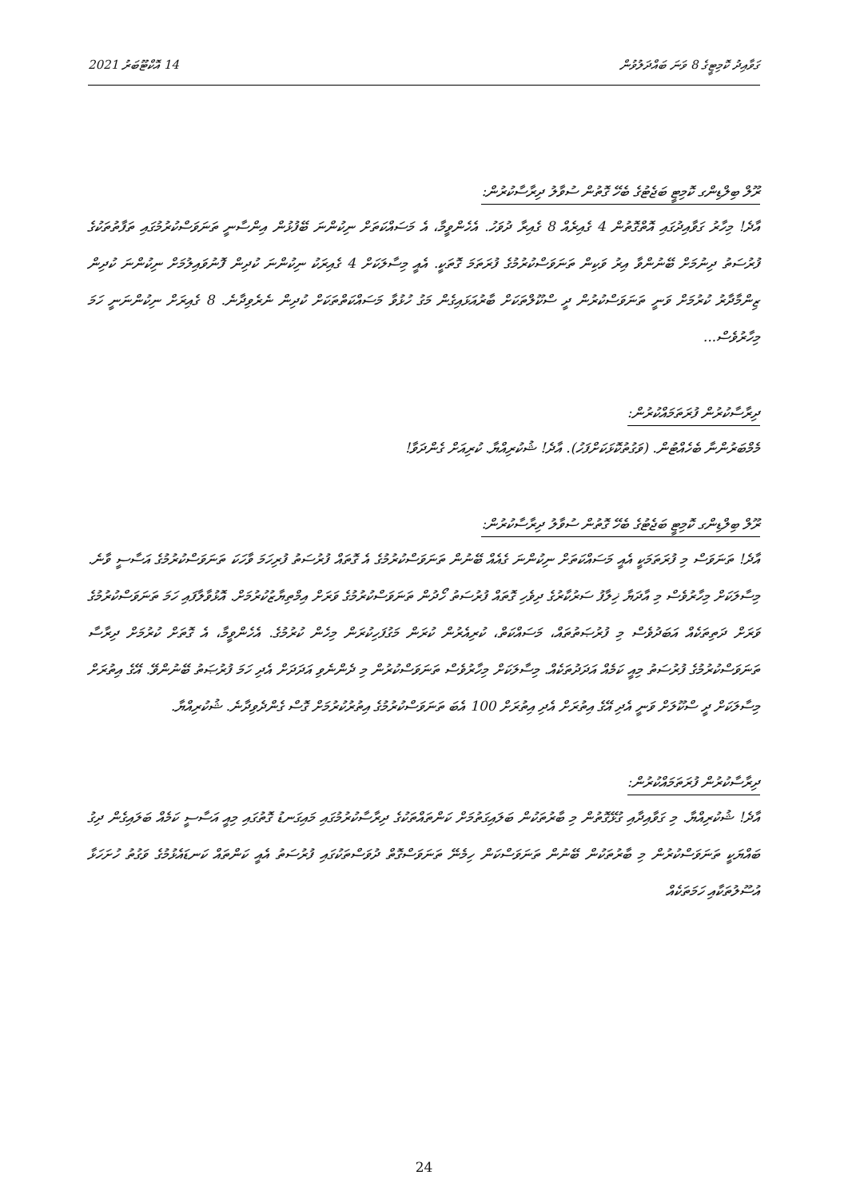ގަވާއިދު ކޮމިޓީގެ 8 ވަނަ ބައްދަލުވުން 14 އޮކްޓޫބަރު 2021
ރޫލް ބިލްޑިންގ ކޮމިޓީ ބަޖެޓުގެ ބެހޭ ގޮތުން ސުވާލު ދިރާސާކުރުން:
އާދެ! މިހާރު ގަވާއިދުގައި އޮތްގޮތުން 4 ގެއިރެއް 8 ގެއިރާ ދުވަހު. އެހެންވީމާ، އެ މަސައްކަތަށް ނިކުންނަ ބޭފުޅުން އިންސާނީ ތަނަވަސްކުރުމުގައި ތަފާތުތަކުގެ ފުރުސަތު ދިނުމަށް ބޭނުންވާ އިރު ވަކިން ތަނަވަސްކުރުމުގެ ފުރަތަމަ ގޮތަކީ. އެއީ މިސާލަކަށް 4 ގެއިރަކު ނިކުންނަ ކުދިން ފޮނުވައިލުމަށް ނިކުންނަ ކުދިން ޒިންމާދާރު ކުރުމަށް ވަނީ ތަނަވަސްކުރުން ދީ ސްކޫލްތަކަށް ބާރުއަޅައިގެން މަގު ހުޅުވާ މަސައްކަތްތަކަށް ކުދިން ނެރެވިދާނެ. 8 ގެއިރަށް ނިކުންނަނީ ހަމަ މިހާރުވެސް...
ދިރާސާކުރުން ފުރަތަމައްކުރުން:
މެމްބަރުންނާ ބެހެއްޓުން. (ވަގުތުކޮޅަކަށްފަހު). އާދެ! ޝުކުރިއްޔާ. ކުރިއަށް ގެންދަވާ!
ރޫލް ބިލްޑިންގ ކޮމިޓީ ބަޖެޓުގެ ބެހޭ ގޮތުން ސުވާލު ދިރާސާކުރުން:
އާދެ! ތަނަވަސް މި ފުރަތަމަކީ އެއީ މަސައްކަތަށް ނިކުންނަ ގެއެއް ބޭނުން ތަނަވަސްކުރުމުގެ އެ ގޮތައް ފުރުސަތު ފުރިހަމަ ވާހަކަ ތަނަވަސްކުރުމުގެ އަސާސީ ވާނެ. މިސާލަކަށް މިހާރުވެސް މި އާދަޔާ ޚިލާފު ސަރުކާރުގެ ދިވެހި ގޮތައް ފުރުސަތު ހޯދުން ތަނަވަސްކުރުމުގެ ވަރަށް އިމްތިޔާޒުކުރުމަށް. އޮޅުވާލާފައި ހަމަ ތަނަވަސްކުރުމުގެ ވަރަށް ދަތިތަކެއް އަބަދުވެސް މި ފުރުޞަތުތައް، މަސައްކަތް، ކުރިއެރުން ކުރަން މަގުފަހިކުރަން މިހެން ކުރުމުގެ. އެހެންވީމާ، އެ ގޮތަށް ކުރުމަށް ދިރާސާ ތަނަވަސްކުރުމުގެ ފުރުސަތު މިއީ ކަމެއް އަދަދުތަކެއް. މިސާލަކަށް މިހާރުވެސް ތަނަވަސްކުރުން މި ދެންނެވި އަދަދަށް އެދި ހަމަ ފުރުޞަތު ބޭނުންވޭ. އޭގެ އިތުރަށް މިސާލަކަށް ދީ ސްކޫލަށް ވަނީ އެދި އޭގެ އިތުރަށް އެދި އިތުރަށް 100 އެބަ ތަނަވަސްކުރުމުގެ އިތުރުކުރުމަށް ގޮސް ގެންދެވިދާނެ. ޝުކުރިއްޔާ.
ދިރާސާކުރުން ފުރަތަމައްކުރުން:
އާދެ! ޝުކުރިއްޔާ. މި ގަވާއިދާއި ގުޅޭގޮތުން މި ބާރުތަކުން ބަލައިގަތުމަށް ކަންތައްތަކުގެ ދިރާސާކުރުމުގައި މައިގަނޑު ގޮތުގައި މިއީ އަސާސީ ކަމެއް ބަލައިގެން ދިގު ބައްޔަކީ ތަނަވަސްކުރުން މި ބާރުތަކުން ބޭނުން ތަނަވަސްކަން ހިމެނޭ ތަނަވަސްގޮތް ދުވަސްތަކުގައި ފުރުސަތު އެއީ ކަންތައް ކަނޑައެޅުމުގެ ވަގުތު ހުށަހަޅާ އުސޫލުތަކާއި ހަމަތަކެއް
24